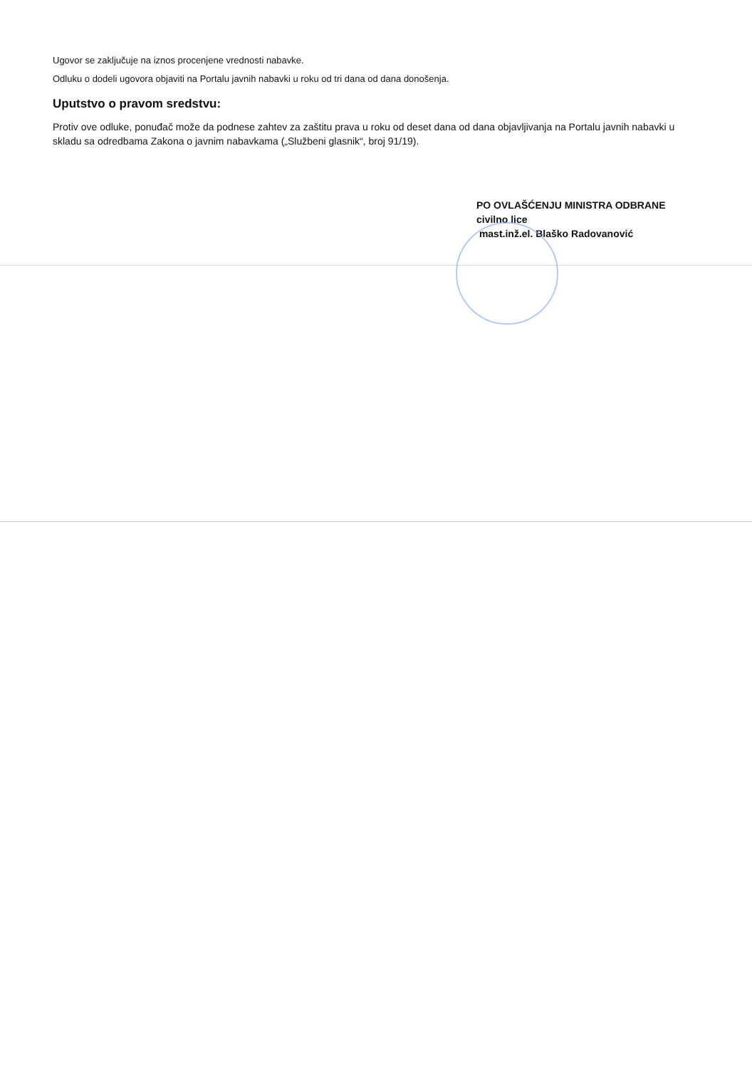Ugovor se zaključuje na iznos procenjene vrednosti nabavke.
Odluku o dodeli ugovora objaviti na Portalu javnih nabavki u roku od tri dana od dana donošenja.
Uputstvo o pravom sredstvu:
Protiv ove odluke, ponuđač može da podnese zahtev za zaštitu prava u roku od deset dana od dana objavljivanja na Portalu javnih nabavki u skladu sa odredbama Zakona o javnim nabavkama („Službeni glasnik“, broj 91/19).
PO OVLAŠĆENJU MINISTRA ODBRANE
civilno lice
mast.inž.el. Blaško Radovanović